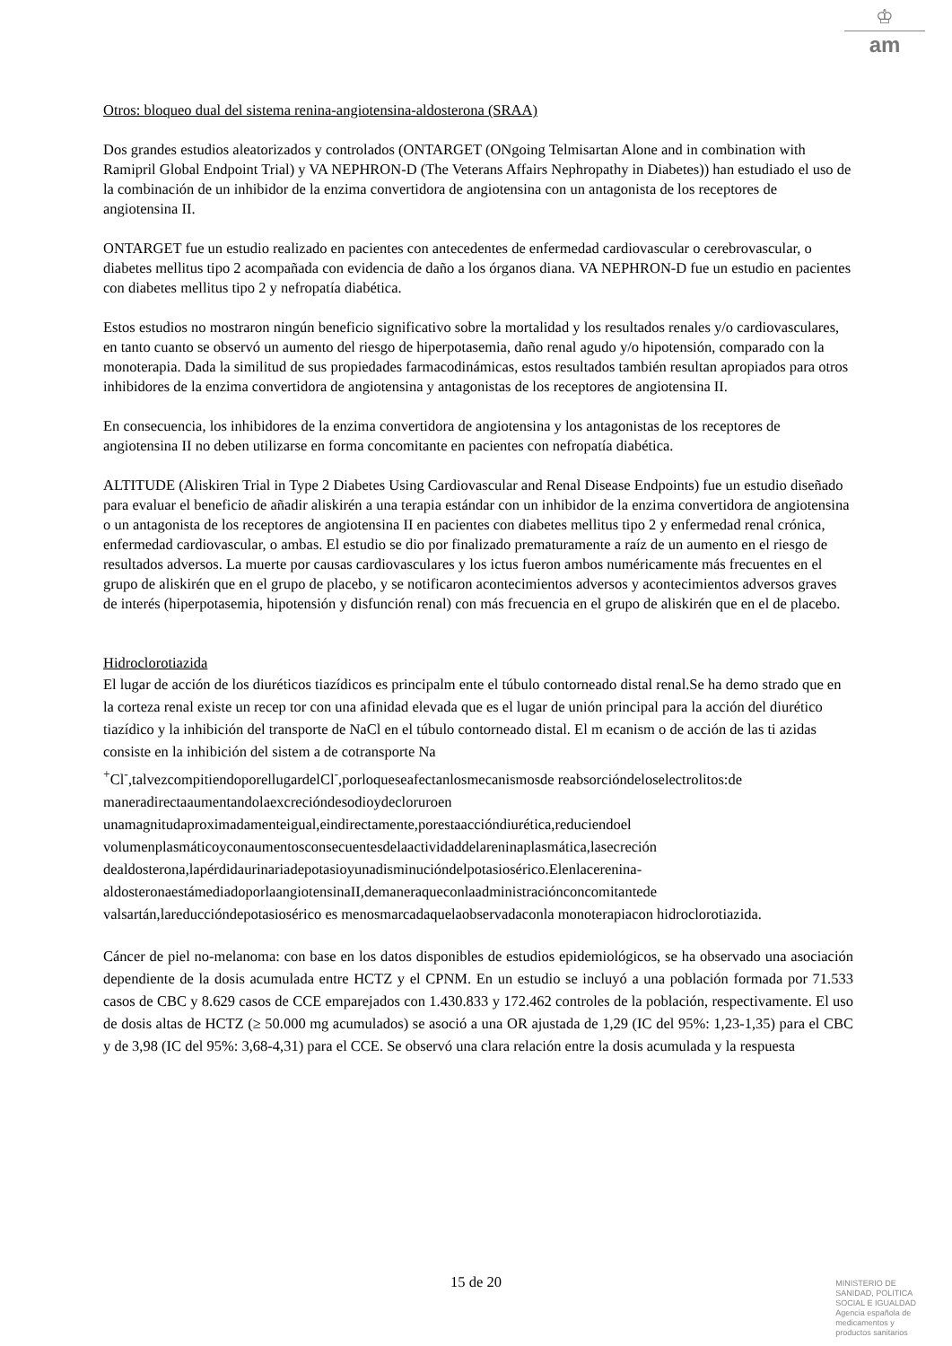♔
am
Otros: bloqueo dual del sistema renina-angiotensina-aldosterona (SRAA)
Dos grandes estudios aleatorizados y controlados (ONTARGET (ONgoing Telmisartan Alone and in combination with Ramipril Global Endpoint Trial) y VA NEPHRON-D (The Veterans Affairs Nephropathy in Diabetes)) han estudiado el uso de la combinación de un inhibidor de la enzima convertidora de angiotensina con un antagonista de los receptores de angiotensina II.
ONTARGET fue un estudio realizado en pacientes con antecedentes de enfermedad cardiovascular o cerebrovascular, o diabetes mellitus tipo 2 acompañada con evidencia de daño a los órganos diana. VA NEPHRON-D fue un estudio en pacientes con diabetes mellitus tipo 2 y nefropatía diabética.
Estos estudios no mostraron ningún beneficio significativo sobre la mortalidad y los resultados renales y/o cardiovasculares, en tanto cuanto se observó un aumento del riesgo de hiperpotasemia, daño renal agudo y/o hipotensión, comparado con la monoterapia. Dada la similitud de sus propiedades farmacodinámicas, estos resultados también resultan apropiados para otros inhibidores de la enzima convertidora de angiotensina y antagonistas de los receptores de angiotensina II.
En consecuencia, los inhibidores de la enzima convertidora de angiotensina y los antagonistas de los receptores de angiotensina II no deben utilizarse en forma concomitante en pacientes con nefropatía diabética.
ALTITUDE (Aliskiren Trial in Type 2 Diabetes Using Cardiovascular and Renal Disease Endpoints) fue un estudio diseñado para evaluar el beneficio de añadir aliskirén a una terapia estándar con un inhibidor de la enzima convertidora de angiotensina o un antagonista de los receptores de angiotensina II en pacientes con diabetes mellitus tipo 2 y enfermedad renal crónica, enfermedad cardiovascular, o ambas. El estudio se dio por finalizado prematuramente a raíz de un aumento en el riesgo de resultados adversos. La muerte por causas cardiovasculares y los ictus fueron ambos numéricamente más frecuentes en el grupo de aliskirén que en el grupo de placebo, y se notificaron acontecimientos adversos y acontecimientos adversos graves de interés (hiperpotasemia, hipotensión y disfunción renal) con más frecuencia en el grupo de aliskirén que en el de placebo.
Hidroclorotiazida
El lugar de acción de los diuréticos tiazídicos es principalm ente el túbulo contorneado distal renal.Se ha demo strado que en la corteza renal existe un recep tor con una afinidad elevada que es el lugar de unión principal para la acción del diurético tiazídico y la inhibición del transporte de NaCl en el túbulo contorneado distal. El m ecanism o de acción de las ti azidas consiste en la inhibición del sistem a de cotransporte Na <sup>+</sup>Cl<sup>-</sup>,talvezcompitiendoporellugardelCl<sup>-</sup>,porloqueseafectanlosmecanismosde reabsorcióndeloselectrolitos:de maneradirectaaumentandolaexcrecióndesodioydecloruroen unamagnitudaproximadamenteigual,eindirectamente,porestaaccióndiurética,reduciendoel volumenplasmáticoyconaumentosconsecuentesdelaactividaddelareninaplasmática,lasecreción dealdosterona,lapérdidaurinariadepotasioyunadisminucióndelpotasiosérico.Elenlacerenina-aldosteronaestámediadoporlaangiotensinaII,demaneraqueconlaadministraciónconcomitantede valsartán,lareduccióndepotasiosérico es menosmarcadaquelaobservadaconla monoterapiacon hidroclorotiazida.
Cáncer de piel no-melanoma: con base en los datos disponibles de estudios epidemiológicos, se ha observado una asociación dependiente de la dosis acumulada entre HCTZ y el CPNM. En un estudio se incluyó a una población formada por 71.533 casos de CBC y 8.629 casos de CCE emparejados con 1.430.833 y 172.462 controles de la población, respectivamente. El uso de dosis altas de HCTZ (≥ 50.000 mg acumulados) se asoció a una OR ajustada de 1,29 (IC del 95%: 1,23-1,35) para el CBC y de 3,98 (IC del 95%: 3,68-4,31) para el CCE. Se observó una clara relación entre la dosis acumulada y la respuesta
15 de 20
MINISTERIO DE
SANIDAD, POLITICA
SOCIAL E IGUALDAD
Agencia española de
medicamentos y
productos sanitarios